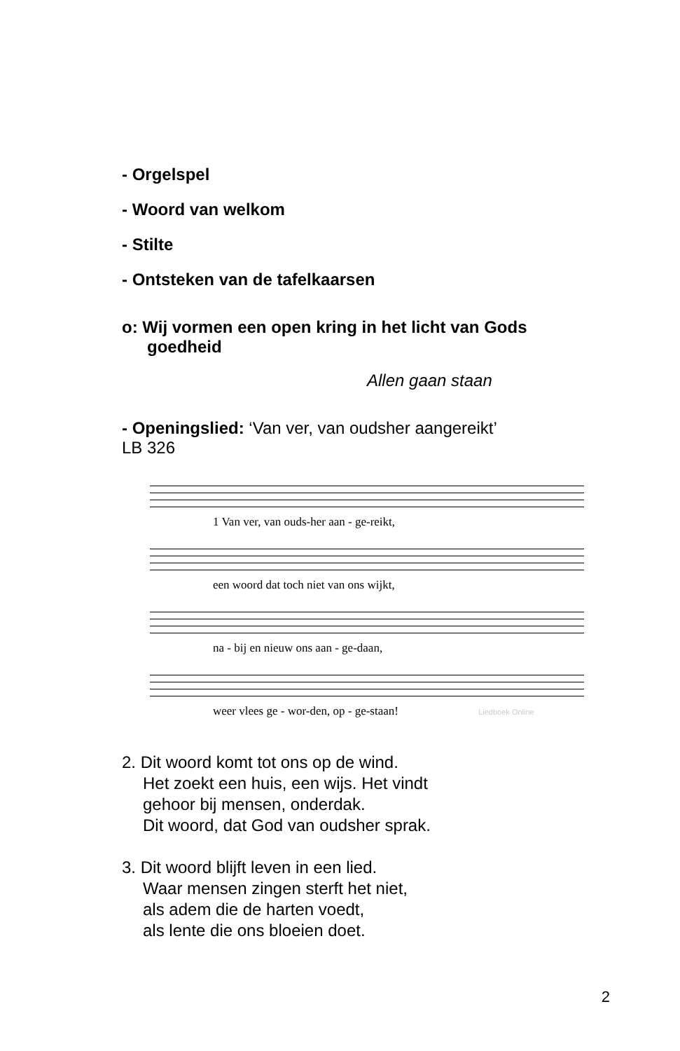- Orgelspel
- Woord van welkom
- Stilte
- Ontsteken van de tafelkaarsen
o: Wij vormen een open kring in het licht van Gods
goedheid
Allen gaan staan
- Openingslied: ‘Van ver, van oudsher aangereikt’
LB 326
1 Van ver, van ouds-her aan - ge-reikt,
een woord dat toch niet van ons wijkt,
na - bij en nieuw ons aan - ge-daan,
weer vlees ge - wor-den, op - ge-staan! Liedboek Online
2. Dit woord komt tot ons op de wind.
Het zoekt een huis, een wijs. Het vindt
gehoor bij mensen, onderdak.
Dit woord, dat God van oudsher sprak.
3. Dit woord blijft leven in een lied.
Waar mensen zingen sterft het niet,
als adem die de harten voedt,
als lente die ons bloeien doet.
2